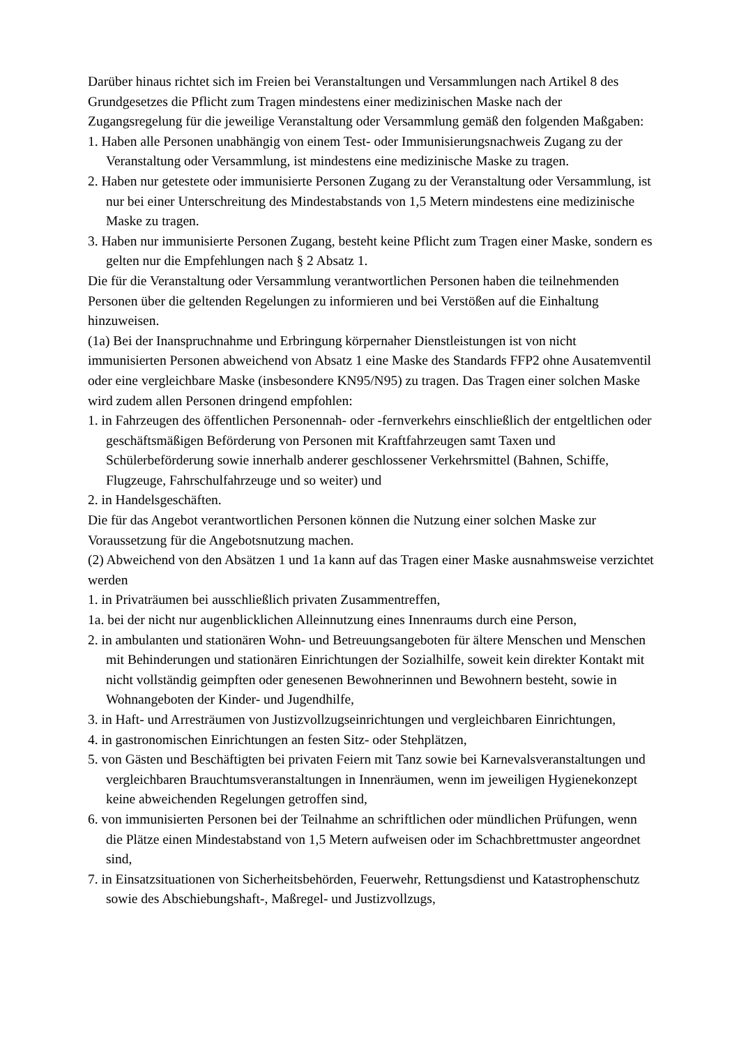Darüber hinaus richtet sich im Freien bei Veranstaltungen und Versammlungen nach Artikel 8 des Grundgesetzes die Pflicht zum Tragen mindestens einer medizinischen Maske nach der Zugangsregelung für die jeweilige Veranstaltung oder Versammlung gemäß den folgenden Maßgaben:
1. Haben alle Personen unabhängig von einem Test- oder Immunisierungsnachweis Zugang zu der Veranstaltung oder Versammlung, ist mindestens eine medizinische Maske zu tragen.
2. Haben nur getestete oder immunisierte Personen Zugang zu der Veranstaltung oder Versammlung, ist nur bei einer Unterschreitung des Mindestabstands von 1,5 Metern mindestens eine medizinische Maske zu tragen.
3. Haben nur immunisierte Personen Zugang, besteht keine Pflicht zum Tragen einer Maske, sondern es gelten nur die Empfehlungen nach § 2 Absatz 1.
Die für die Veranstaltung oder Versammlung verantwortlichen Personen haben die teilnehmenden Personen über die geltenden Regelungen zu informieren und bei Verstößen auf die Einhaltung hinzuweisen.
(1a) Bei der Inanspruchnahme und Erbringung körpernaher Dienstleistungen ist von nicht immunisierten Personen abweichend von Absatz 1 eine Maske des Standards FFP2 ohne Ausatemventil oder eine vergleichbare Maske (insbesondere KN95/N95) zu tragen. Das Tragen einer solchen Maske wird zudem allen Personen dringend empfohlen:
1. in Fahrzeugen des öffentlichen Personennah- oder -fernverkehrs einschließlich der entgeltlichen oder geschäftsmäßigen Beförderung von Personen mit Kraftfahrzeugen samt Taxen und Schülerbeförderung sowie innerhalb anderer geschlossener Verkehrsmittel (Bahnen, Schiffe, Flugzeuge, Fahrschulfahrzeuge und so weiter) und
2. in Handelsgeschäften.
Die für das Angebot verantwortlichen Personen können die Nutzung einer solchen Maske zur Voraussetzung für die Angebotsnutzung machen.
(2) Abweichend von den Absätzen 1 und 1a kann auf das Tragen einer Maske ausnahmsweise verzichtet werden
1. in Privaträumen bei ausschließlich privaten Zusammentreffen,
1a. bei der nicht nur augenblicklichen Alleinnutzung eines Innenraums durch eine Person,
2. in ambulanten und stationären Wohn- und Betreuungsangeboten für ältere Menschen und Menschen mit Behinderungen und stationären Einrichtungen der Sozialhilfe, soweit kein direkter Kontakt mit nicht vollständig geimpften oder genesenen Bewohnerinnen und Bewohnern besteht, sowie in Wohnangeboten der Kinder- und Jugendhilfe,
3. in Haft- und Arresträumen von Justizvollzugseinrichtungen und vergleichbaren Einrichtungen,
4. in gastronomischen Einrichtungen an festen Sitz- oder Stehplätzen,
5. von Gästen und Beschäftigten bei privaten Feiern mit Tanz sowie bei Karnevalsveranstaltungen und vergleichbaren Brauchtumsveranstaltungen in Innenräumen, wenn im jeweiligen Hygienekonzept keine abweichenden Regelungen getroffen sind,
6. von immunisierten Personen bei der Teilnahme an schriftlichen oder mündlichen Prüfungen, wenn die Plätze einen Mindestabstand von 1,5 Metern aufweisen oder im Schachbrettmuster angeordnet sind,
7. in Einsatzsituationen von Sicherheitsbehörden, Feuerwehr, Rettungsdienst und Katastrophenschutz sowie des Abschiebungshaft-, Maßregel- und Justizvollzugs,